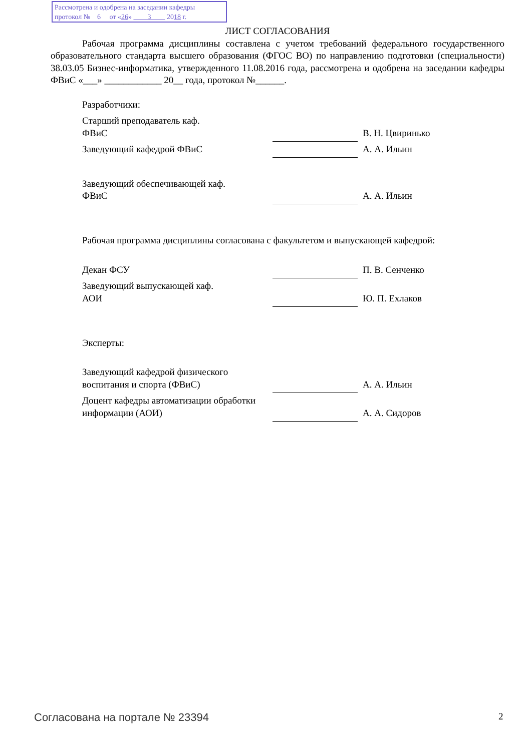Рассмотрена и одобрена на заседании кафедры
протокол № 6 от «26» 3 2018 г.
ЛИСТ СОГЛАСОВАНИЯ
Рабочая программа дисциплины составлена с учетом требований федерального государственного образовательного стандарта высшего образования (ФГОС ВО) по направлению подготовки (специальности) 38.03.05 Бизнес-информатика, утвержденного 11.08.2016 года, рассмотрена и одобрена на заседании кафедры ФВиС «___» ____________ 20__ года, протокол №______.
Разработчики:
| Старший преподаватель каф. ФВиС | | В. Н. Цвиринько |
| Заведующий кафедрой ФВиС | | А. А. Ильин |
| Заведующий обеспечивающей каф. ФВиС | | А. А. Ильин |
Рабочая программа дисциплины согласована с факультетом и выпускающей кафедрой:
| Декан ФСУ | | П. В. Сенченко |
| Заведующий выпускающей каф. АОИ | | Ю. П. Ехлаков |
Эксперты:
| Заведующий кафедрой физического воспитания и спорта (ФВиС) | | А. А. Ильин |
| Доцент кафедры автоматизации обработки информации (АОИ) | | А. А. Сидоров |
Согласована на портале № 23394 2